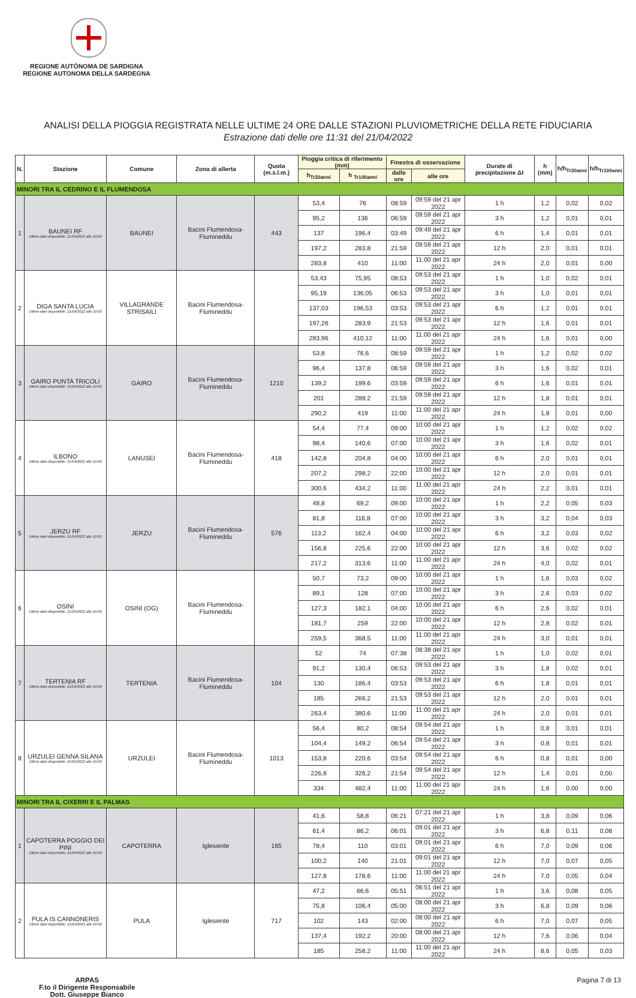REGIONE AUTÒNOMA DE SARDIGNA
REGIONE AUTONOMA DELLA SARDEGNA
ANALISI DELLA PIOGGIA REGISTRATA NELLE ULTIME 24 ORE DALLE STAZIONI PLUVIOMETRICHE DELLA RETE FIDUCIARIA
Estrazione dati delle ore 11:31 del 21/04/2022
| N. | Stazione | Comune | Zona di allerta | Quota (m.s.l.m.) | Pioggia critica di riferimento (mm) | | Finestra di osservazione | | Durate di precipitazione Δt | h (mm) | h/h<sub>Tr20anni</sub> | h/h<sub>Tr100anni</sub> |
| --- | --- | --- | --- | --- | --- | --- | --- | --- | --- | --- | --- | --- |
| | | | | | h<sub>Tr20anni</sub> | h <sub>Tr100anni</sub> | dalle ore | alle ore | | | | |
| MINORI TRA IL CEDRINO E IL FLUMENDOSA | | | | | | | | | | | | |
| 1 | BAUNEI RF Ultimo dato disponibile: 21/04/2022 alle 10:00 | BAUNEI | Bacini Flumendosa-Flumineddu | 443 | 53,4 | 76 | 08:59 | 09:59 del 21 apr 2022 | 1 h | 1,2 | 0,02 | 0,02 |
| | | | | | 95,2 | 136 | 06:59 | 09:59 del 21 apr 2022 | 3 h | 1,2 | 0,01 | 0,01 |
| | | | | | 137 | 196,4 | 03:49 | 09:49 del 21 apr 2022 | 6 h | 1,4 | 0,01 | 0,01 |
| | | | | | 197,2 | 283,8 | 21:59 | 09:59 del 21 apr 2022 | 12 h | 2,0 | 0,01 | 0,01 |
| | | | | | 283,8 | 410 | 11:00 | 11:00 del 21 apr 2022 | 24 h | 2,0 | 0,01 | 0,00 |
| 2 | DIGA SANTA LUCIA Ultimo dato disponibile: 21/04/2022 alle 10:00 | VILLAGRANDE STRISAILI | Bacini Flumendosa-Flumineddu | | 53,43 | 75,95 | 08:53 | 09:53 del 21 apr 2022 | 1 h | 1,0 | 0,02 | 0,01 |
| | | | | | 95,19 | 136,05 | 06:53 | 09:53 del 21 apr 2022 | 3 h | 1,0 | 0,01 | 0,01 |
| | | | | | 137,03 | 196,53 | 03:53 | 09:53 del 21 apr 2022 | 6 h | 1,2 | 0,01 | 0,01 |
| | | | | | 197,26 | 283,9 | 21:53 | 09:53 del 21 apr 2022 | 12 h | 1,6 | 0,01 | 0,01 |
| | | | | | 283,96 | 410,12 | 11:00 | 11:00 del 21 apr 2022 | 24 h | 1,6 | 0,01 | 0,00 |
| 3 | GAIRO PUNTA TRICOLI Ultimo dato disponibile: 21/04/2022 alle 10:00 | GAIRO | Bacini Flumendosa-Flumineddu | 1210 | 53,8 | 76,6 | 08:59 | 09:59 del 21 apr 2022 | 1 h | 1,2 | 0,02 | 0,02 |
| | | | | | 96,4 | 137,8 | 06:59 | 09:59 del 21 apr 2022 | 3 h | 1,6 | 0,02 | 0,01 |
| | | | | | 139,2 | 199,6 | 03:59 | 09:59 del 21 apr 2022 | 6 h | 1,6 | 0,01 | 0,01 |
| | | | | | 201 | 289,2 | 21:59 | 09:59 del 21 apr 2022 | 12 h | 1,8 | 0,01 | 0,01 |
| | | | | | 290,2 | 419 | 11:00 | 11:00 del 21 apr 2022 | 24 h | 1,8 | 0,01 | 0,00 |
| 4 | ILBONO Ultimo dato disponibile: 21/04/2022 alle 10:00 | LANUSEI | Bacini Flumendosa-Flumineddu | 418 | 54,4 | 77,4 | 09:00 | 10:00 del 21 apr 2022 | 1 h | 1,2 | 0,02 | 0,02 |
| | | | | | 98,4 | 140,6 | 07:00 | 10:00 del 21 apr 2022 | 3 h | 1,6 | 0,02 | 0,01 |
| | | | | | 142,8 | 204,8 | 04:00 | 10:00 del 21 apr 2022 | 6 h | 2,0 | 0,01 | 0,01 |
| | | | | | 207,2 | 298,2 | 22:00 | 10:00 del 21 apr 2022 | 12 h | 2,0 | 0,01 | 0,01 |
| | | | | | 300,6 | 434,2 | 11:00 | 11:00 del 21 apr 2022 | 24 h | 2,2 | 0,01 | 0,01 |
| 5 | JERZU RF Ultimo dato disponibile: 21/04/2022 alle 10:00 | JERZU | Bacini Flumendosa-Flumineddu | 576 | 48,8 | 69,2 | 09:00 | 10:00 del 21 apr 2022 | 1 h | 2,2 | 0,05 | 0,03 |
| | | | | | 81,8 | 116,8 | 07:00 | 10:00 del 21 apr 2022 | 3 h | 3,2 | 0,04 | 0,03 |
| | | | | | 113,2 | 162,4 | 04:00 | 10:00 del 21 apr 2022 | 6 h | 3,2 | 0,03 | 0,02 |
| | | | | | 156,8 | 225,6 | 22:00 | 10:00 del 21 apr 2022 | 12 h | 3,6 | 0,02 | 0,02 |
| | | | | | 217,2 | 313,6 | 11:00 | 11:00 del 21 apr 2022 | 24 h | 4,0 | 0,02 | 0,01 |
| 6 | OSINI Ultimo dato disponibile: 21/04/2022 alle 10:00 | OSINI (OG) | Bacini Flumendosa-Flumineddu | | 50,7 | 73,2 | 09:00 | 10:00 del 21 apr 2022 | 1 h | 1,6 | 0,03 | 0,02 |
| | | | | | 89,1 | 128 | 07:00 | 10:00 del 21 apr 2022 | 3 h | 2,6 | 0,03 | 0,02 |
| | | | | | 127,3 | 182,1 | 04:00 | 10:00 del 21 apr 2022 | 6 h | 2,6 | 0,02 | 0,01 |
| | | | | | 181,7 | 259 | 22:00 | 10:00 del 21 apr 2022 | 12 h | 2,8 | 0,02 | 0,01 |
| | | | | | 259,5 | 368,5 | 11:00 | 11:00 del 21 apr 2022 | 24 h | 3,0 | 0,01 | 0,01 |
| 7 | TERTENIA RF Ultimo dato disponibile: 21/04/2022 alle 10:00 | TERTENIA | Bacini Flumendosa-Flumineddu | 104 | 52 | 74 | 07:38 | 08:38 del 21 apr 2022 | 1 h | 1,0 | 0,02 | 0,01 |
| | | | | | 91,2 | 130,4 | 06:53 | 09:53 del 21 apr 2022 | 3 h | 1,8 | 0,02 | 0,01 |
| | | | | | 130 | 186,4 | 03:53 | 09:53 del 21 apr 2022 | 6 h | 1,8 | 0,01 | 0,01 |
| | | | | | 185 | 266,2 | 21:53 | 09:53 del 21 apr 2022 | 12 h | 2,0 | 0,01 | 0,01 |
| | | | | | 263,4 | 380,6 | 11:00 | 11:00 del 21 apr 2022 | 24 h | 2,0 | 0,01 | 0,01 |
| 8 | URZULEI GENNA SILANA Ultimo dato disponibile: 21/04/2022 alle 10:00 | URZULEI | Bacini Flumendosa-Flumineddu | 1013 | 56,4 | 80,2 | 08:54 | 09:54 del 21 apr 2022 | 1 h | 0,8 | 0,01 | 0,01 |
| | | | | | 104,4 | 149,2 | 06:54 | 09:54 del 21 apr 2022 | 3 h | 0,8 | 0,01 | 0,01 |
| | | | | | 153,8 | 220,6 | 03:54 | 09:54 del 21 apr 2022 | 6 h | 0,8 | 0,01 | 0,00 |
| | | | | | 226,8 | 326,2 | 21:54 | 09:54 del 21 apr 2022 | 12 h | 1,4 | 0,01 | 0,00 |
| | | | | | 334 | 482,4 | 11:00 | 11:00 del 21 apr 2022 | 24 h | 1,6 | 0,00 | 0,00 |
| MINORI TRA IL CIXERRI E IL PALMAS | | | | | | | | | | | | |
| 1 | CAPOTERRA POGGIO DEI PINI Ultimo dato disponibile: 21/04/2022 alle 10:00 | CAPOTERRA | Iglesiente | 165 | 41,6 | 58,8 | 06:21 | 07:21 del 21 apr 2022 | 1 h | 3,8 | 0,09 | 0,06 |
| | | | | | 61,4 | 86,2 | 06:01 | 09:01 del 21 apr 2022 | 3 h | 6,8 | 0,11 | 0,08 |
| | | | | | 78,4 | 110 | 03:01 | 09:01 del 21 apr 2022 | 6 h | 7,0 | 0,09 | 0,06 |
| | | | | | 100,2 | 140 | 21:01 | 09:01 del 21 apr 2022 | 12 h | 7,0 | 0,07 | 0,05 |
| | | | | | 127,8 | 178,6 | 11:00 | 11:00 del 21 apr 2022 | 24 h | 7,0 | 0,05 | 0,04 |
| 2 | PULA IS CANNONERIS Ultimo dato disponibile: 21/04/2022 alle 10:00 | PULA | Iglesiente | 717 | 47,2 | 66,6 | 05:51 | 06:51 del 21 apr 2022 | 1 h | 3,6 | 0,08 | 0,05 |
| | | | | | 75,8 | 106,4 | 05:00 | 08:00 del 21 apr 2022 | 3 h | 6,8 | 0,09 | 0,06 |
| | | | | | 102 | 143 | 02:00 | 08:00 del 21 apr 2022 | 6 h | 7,0 | 0,07 | 0,05 |
| | | | | | 137,4 | 192,2 | 20:00 | 08:00 del 21 apr 2022 | 12 h | 7,6 | 0,06 | 0,04 |
| | | | | | 185 | 258,2 | 11:00 | 11:00 del 21 apr 2022 | 24 h | 8,6 | 0,05 | 0,03 |
ARPAS
F.to il Dirigente Responsabile
Dott. Giuseppe Bianco
Pagina 7 di 13